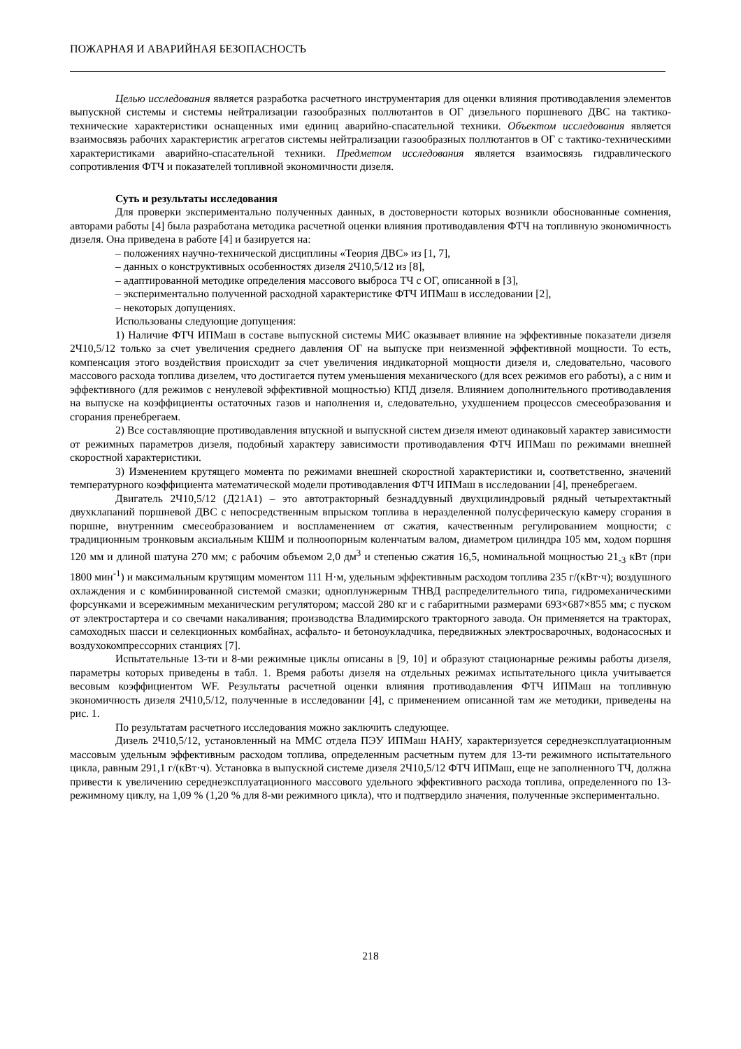ПОЖАРНАЯ И АВАРИЙНАЯ БЕЗОПАСНОСТЬ
Целью исследования является разработка расчетного инструментария для оценки влияния противодавления элементов выпускной системы и системы нейтрализации газообразных поллютантов в ОГ дизельного поршневого ДВС на тактико-технические характеристики оснащенных ими единиц аварийно-спасательной техники. Объектом исследования является взаимосвязь рабочих характеристик агрегатов системы нейтрализации газообразных поллютантов в ОГ с тактико-техническими характеристиками аварийно-спасательной техники. Предметом исследования является взаимосвязь гидравлического сопротивления ФТЧ и показателей топливной экономичности дизеля.
Суть и результаты исследования
Для проверки экспериментально полученных данных, в достоверности которых возникли обоснованные сомнения, авторами работы [4] была разработана методика расчетной оценки влияния противодавления ФТЧ на топливную экономичность дизеля. Она приведена в работе [4] и базируется на:
– положениях научно-технической дисциплины «Теория ДВС» из [1, 7],
– данных о конструктивных особенностях дизеля 2Ч10,5/12 из [8],
– адаптированной методике определения массового выброса ТЧ с ОГ, описанной в [3],
– экспериментально полученной расходной характеристике ФТЧ ИПМаш в исследовании [2],
– некоторых допущениях.
Использованы следующие допущения:
1) Наличие ФТЧ ИПМаш в составе выпускной системы МИС оказывает влияние на эффективные показатели дизеля 2Ч10,5/12 только за счет увеличения среднего давления ОГ на выпуске при неизменной эффективной мощности. То есть, компенсация этого воздействия происходит за счет увеличения индикаторной мощности дизеля и, следовательно, часового массового расхода топлива дизелем, что достигается путем уменьшения механического (для всех режимов его работы), а с ним и эффективного (для режимов с ненулевой эффективной мощностью) КПД дизеля. Влиянием дополнительного противодавления на выпуске на коэффициенты остаточных газов и наполнения и, следовательно, ухудшением процессов смесеобразования и сгорания пренебрегаем.
2) Все составляющие противодавления впускной и выпускной систем дизеля имеют одинаковый характер зависимости от режимных параметров дизеля, подобный характеру зависимости противодавления ФТЧ ИПМаш по режимами внешней скоростной характеристики.
3) Изменением крутящего момента по режимами внешней скоростной характеристики и, соответственно, значений температурного коэффициента математической модели противодавления ФТЧ ИПМаш в исследовании [4], пренебрегаем.
Двигатель 2Ч10,5/12 (Д21А1) – это автотракторный безнаддувный двухцилиндровый рядный четырехтактный двухклапаний поршневой ДВС с непосредственным впрыском топлива в неразделенной полусферическую камеру сгорания в поршне, внутренним смесеобразованием и воспламенением от сжатия, качественным регулированием мощности; с традиционным тронковым аксиальным КШМ и полноопорным коленчатым валом, диаметром цилиндра 105 мм, ходом поршня 120 мм и длиной шатуна 270 мм; с рабочим объемом 2,0 дм<sup>3</sup> и степенью сжатия 16,5, номинальной мощностью 21<sub>-3</sub> кВт (при 1800 мин<sup>-1</sup>) и максимальным крутящим моментом 111 Н·м, удельным эффективным расходом топлива 235 г/(кВт·ч); воздушного охлаждения и с комбинированной системой смазки; одноплунжерным ТНВД распределительного типа, гидромеханическими форсунками и всережимным механическим регулятором; массой 280 кг и с габаритными размерами 693×687×855 мм; с пуском от электростартера и со свечами накаливания; производства Владимирского тракторного завода. Он применяется на тракторах, самоходных шасси и селекционных комбайнах, асфальто- и бетоноукладчика, передвижных электросварочных, водонасосных и воздухокомпрессорних станциях [7].
Испытательные 13-ти и 8-ми режимные циклы описаны в [9, 10] и образуют стационарные режимы работы дизеля, параметры которых приведены в табл. 1. Время работы дизеля на отдельных режимах испытательного цикла учитывается весовым коэффициентом WF. Результаты расчетной оценки влияния противодавления ФТЧ ИПМаш на топливную экономичность дизеля 2Ч10,5/12, полученные в исследовании [4], с применением описанной там же методики, приведены на рис. 1.
По результатам расчетного исследования можно заключить следующее.
Дизель 2Ч10,5/12, установленный на ММС отдела ПЭУ ИПМаш НАНУ, характеризуется середнеэксплуатационным массовым удельным эффективным расходом топлива, определенным расчетным путем для 13-ти режимного испытательного цикла, равным 291,1 г/(кВт·ч). Установка в выпускной системе дизеля 2Ч10,5/12 ФТЧ ИПМаш, еще не заполненного ТЧ, должна привести к увеличению середнеэксплуатационного массового удельного эффективного расхода топлива, определенного по 13-режимному циклу, на 1,09 % (1,20 % для 8-ми режимного цикла), что и подтвердило значения, полученные экспериментально.
218